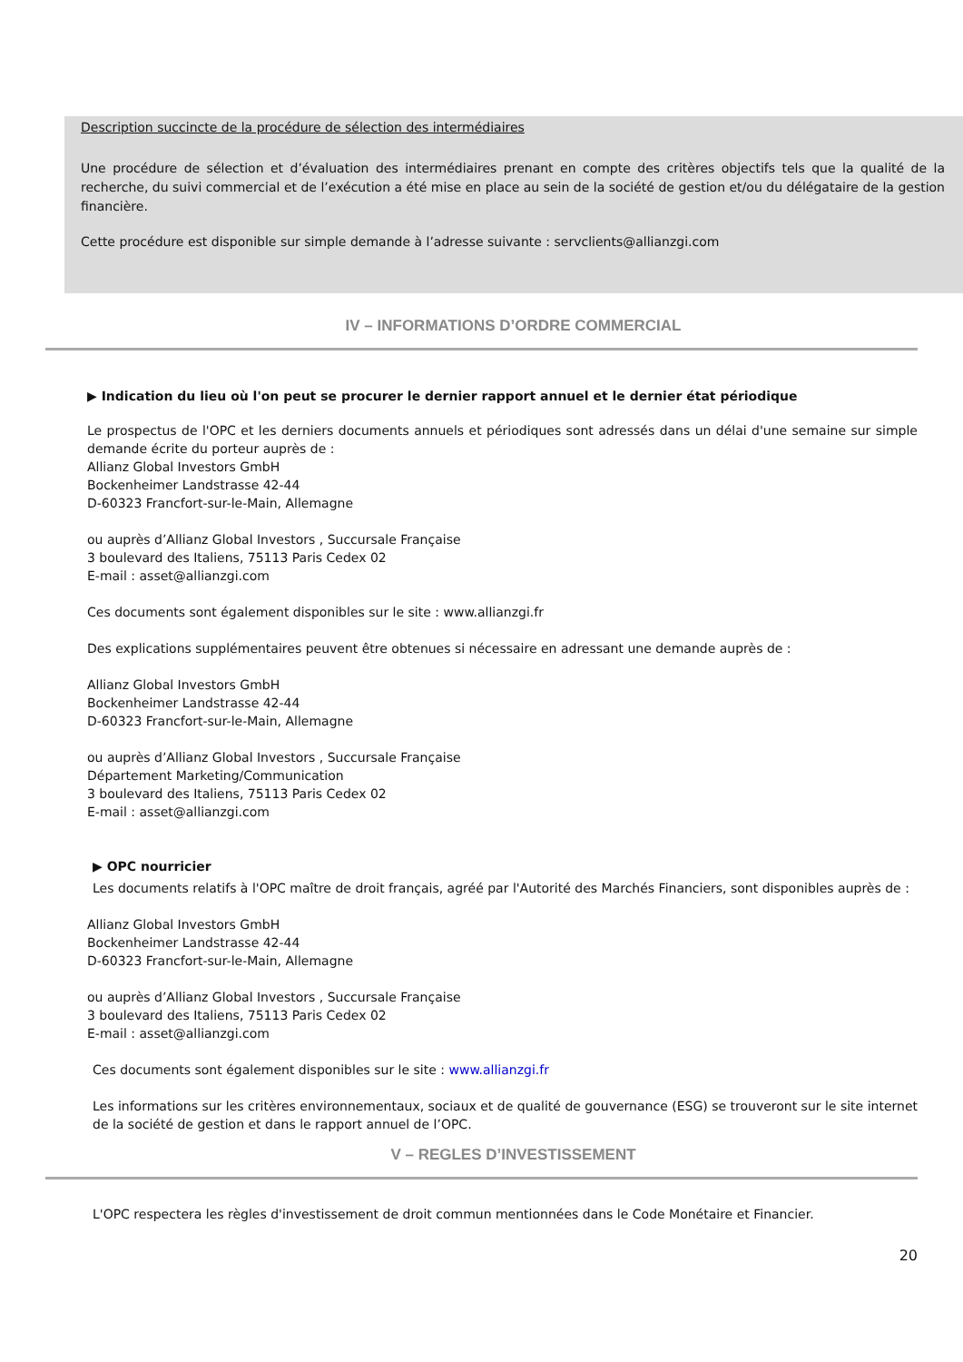Description succincte de la procédure de sélection des intermédiaires
Une procédure de sélection et d’évaluation des intermédiaires prenant en compte des critères objectifs tels que la qualité de la recherche, du suivi commercial et de l’exécution a été mise en place au sein de la société de gestion et/ou du délégataire de la gestion financière.
Cette procédure est disponible sur simple demande à l’adresse suivante : servclients@allianzgi.com
IV – INFORMATIONS D’ORDRE COMMERCIAL
▶ Indication du lieu où l'on peut se procurer le dernier rapport annuel et le dernier état périodique
Le prospectus de l'OPC et les derniers documents annuels et périodiques sont adressés dans un délai d'une semaine sur simple demande écrite du porteur auprès de :
Allianz Global Investors GmbH
Bockenheimer Landstrasse 42-44
D-60323 Francfort-sur-le-Main, Allemagne
ou auprès d’Allianz Global Investors , Succursale Française
3 boulevard des Italiens, 75113 Paris Cedex 02
E-mail : asset@allianzgi.com
Ces documents sont également disponibles sur le site : www.allianzgi.fr
Des explications supplémentaires peuvent être obtenues si nécessaire en adressant une demande auprès de :
Allianz Global Investors GmbH
Bockenheimer Landstrasse 42-44
D-60323 Francfort-sur-le-Main, Allemagne
ou auprès d’Allianz Global Investors , Succursale Française
Département Marketing/Communication
3 boulevard des Italiens, 75113 Paris Cedex 02
E-mail : asset@allianzgi.com
▶ OPC nourricier
Les documents relatifs à l'OPC maître de droit français, agréé par l'Autorité des Marchés Financiers, sont disponibles auprès de :
Allianz Global Investors GmbH
Bockenheimer Landstrasse 42-44
D-60323 Francfort-sur-le-Main, Allemagne
ou auprès d’Allianz Global Investors , Succursale Française
3 boulevard des Italiens, 75113 Paris Cedex 02
E-mail : asset@allianzgi.com
Ces documents sont également disponibles sur le site : www.allianzgi.fr
Les informations sur les critères environnementaux, sociaux et de qualité de gouvernance (ESG) se trouveront sur le site internet de la société de gestion et dans le rapport annuel de l’OPC.
V – REGLES D’INVESTISSEMENT
L'OPC respectera les règles d'investissement de droit commun mentionnées dans le Code Monétaire et Financier.
20